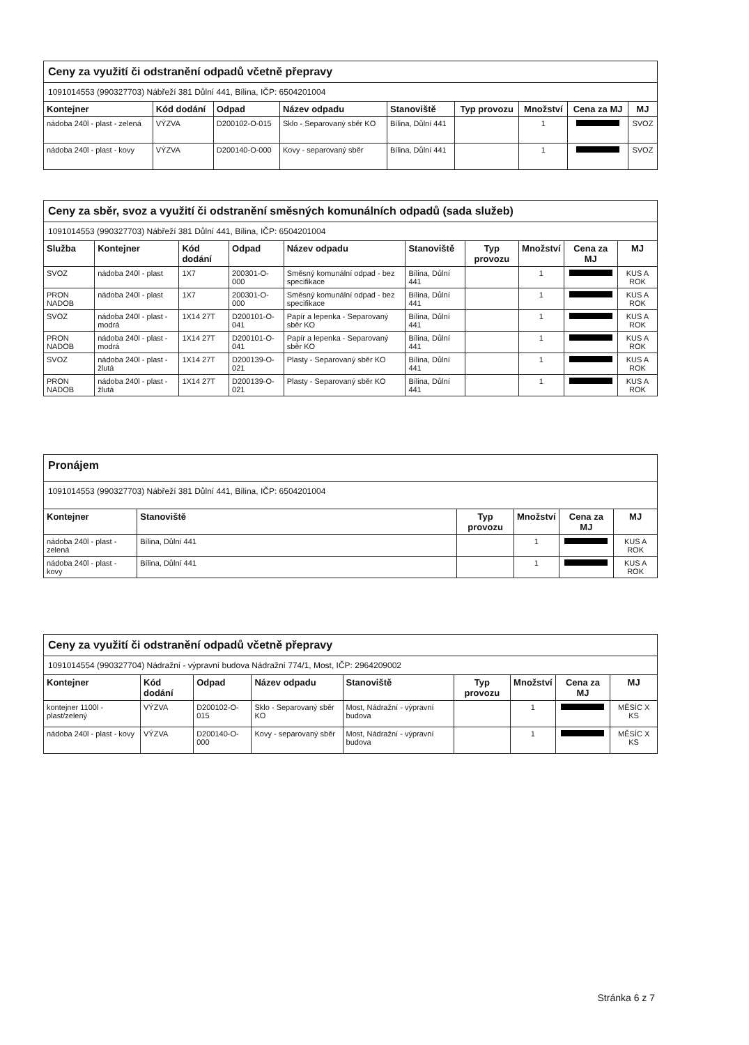| Ceny za využití či odstranění odpadů včetně přepravy | | | | | | | | |
| 1091014553 (990327703) Nábřeží 381 Důlní 441, Bílina, IČP: 6504201004 | | | | | | | | |
| Kontejner | Kód dodání | Odpad | Název odpadu | Stanoviště | Typ provozu | Množství | Cena za MJ | MJ |
| nádoba 240l - plast - zelená | VÝZVA | D200102-O-015 | Sklo - Separovaný sběr KO | Bílina, Důlní 441 | | 1 | | SVOZ |
| nádoba 240l - plast - kovy | VÝZVA | D200140-O-000 | Kovy - separovaný sběr | Bílina, Důlní 441 | | 1 | | SVOZ |
| Ceny za sběr, svoz a využití či odstranění směsných komunálních odpadů (sada služeb) | | | | | | | | | |
| 1091014553 (990327703) Nábřeží 381 Důlní 441, Bílina, IČP: 6504201004 | | | | | | | | | |
| Služba | Kontejner | Kód dodání | Odpad | Název odpadu | Stanoviště | Typ provozu | Množství | Cena za MJ | MJ |
| SVOZ | nádoba 240l - plast | 1X7 | 200301-O-000 | Směsný komunální odpad - bez specifikace | Bílina, Důlní 441 | | 1 | | KUS A ROK |
| PRON NADOB | nádoba 240l - plast | 1X7 | 200301-O-000 | Směsný komunální odpad - bez specifikace | Bílina, Důlní 441 | | 1 | | KUS A ROK |
| SVOZ | nádoba 240l - plast - modrá | 1X14 27T | D200101-O-041 | Papír a lepenka - Separovaný sběr KO | Bílina, Důlní 441 | | 1 | | KUS A ROK |
| PRON NADOB | nádoba 240l - plast - modrá | 1X14 27T | D200101-O-041 | Papír a lepenka - Separovaný sběr KO | Bílina, Důlní 441 | | 1 | | KUS A ROK |
| SVOZ | nádoba 240l - plast - žlutá | 1X14 27T | D200139-O-021 | Plasty - Separovaný sběr KO | Bílina, Důlní 441 | | 1 | | KUS A ROK |
| PRON NADOB | nádoba 240l - plast - žlutá | 1X14 27T | D200139-O-021 | Plasty - Separovaný sběr KO | Bílina, Důlní 441 | | 1 | | KUS A ROK |
| Pronájem | | | | | |
| 1091014553 (990327703) Nábřeží 381 Důlní 441, Bílina, IČP: 6504201004 | | | | | |
| Kontejner | Stanoviště | Typ provozu | Množství | Cena za MJ | MJ |
| nádoba 240l - plast - zelená | Bílina, Důlní 441 | | 1 | | KUS A ROK |
| nádoba 240l - plast - kovy | Bílina, Důlní 441 | | 1 | | KUS A ROK |
| Ceny za využití či odstranění odpadů včetně přepravy | | | | | | | | |
| 1091014554 (990327704) Nádražní - výpravní budova Nádražní 774/1, Most, IČP: 2964209002 | | | | | | | | |
| Kontejner | Kód dodání | Odpad | Název odpadu | Stanoviště | Typ provozu | Množství | Cena za MJ | MJ |
| kontejner 1100l - plast/zelený | VÝZVA | D200102-O-015 | Sklo - Separovaný sběr KO | Most, Nádražní - výpravní budova | | 1 | | MĚSÍC X KS |
| nádoba 240l - plast - kovy | VÝZVA | D200140-O-000 | Kovy - separovaný sběr | Most, Nádražní - výpravní budova | | 1 | | MĚSÍC X KS |
Stránka 6 z 7